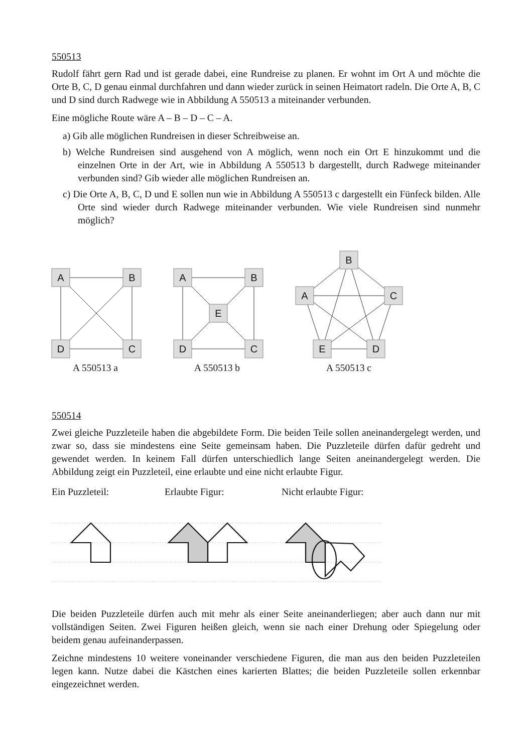550513
Rudolf fährt gern Rad und ist gerade dabei, eine Rundreise zu planen. Er wohnt im Ort A und möchte die Orte B, C, D genau einmal durchfahren und dann wieder zurück in seinen Heimatort radeln. Die Orte A, B, C und D sind durch Radwege wie in Abbildung A 550513 a miteinander verbunden.
Eine mögliche Route wäre A – B – D – C – A.
a) Gib alle möglichen Rundreisen in dieser Schreibweise an.
b) Welche Rundreisen sind ausgehend von A möglich, wenn noch ein Ort E hinzukommt und die einzelnen Orte in der Art, wie in Abbildung A 550513 b dargestellt, durch Radwege miteinander verbunden sind? Gib wieder alle möglichen Rundreisen an.
c) Die Orte A, B, C, D und E sollen nun wie in Abbildung A 550513 c dargestellt ein Fünfeck bilden. Alle Orte sind wieder durch Radwege miteinander verbunden. Wie viele Rundreisen sind nunmehr möglich?
A
B
D
C
A
B
D
C
E
B
C
A
D
E
A 550513 a A 550513 b A 550513 c
550514
Zwei gleiche Puzzleteile haben die abgebildete Form. Die beiden Teile sollen aneinandergelegt werden, und zwar so, dass sie mindestens eine Seite gemeinsam haben. Die Puzzleteile dürfen dafür gedreht und gewendet werden. In keinem Fall dürfen unterschiedlich lange Seiten aneinandergelegt werden. Die Abbildung zeigt ein Puzzleteil, eine erlaubte und eine nicht erlaubte Figur.
Ein Puzzleteil: Erlaubte Figur: Nicht erlaubte Figur:
Die beiden Puzzleteile dürfen auch mit mehr als einer Seite aneinanderliegen; aber auch dann nur mit vollständigen Seiten. Zwei Figuren heißen gleich, wenn sie nach einer Drehung oder Spiegelung oder beidem genau aufeinanderpassen.
Zeichne mindestens 10 weitere voneinander verschiedene Figuren, die man aus den beiden Puzzleteilen legen kann. Nutze dabei die Kästchen eines karierten Blattes; die beiden Puzzleteile sollen erkennbar eingezeichnet werden.